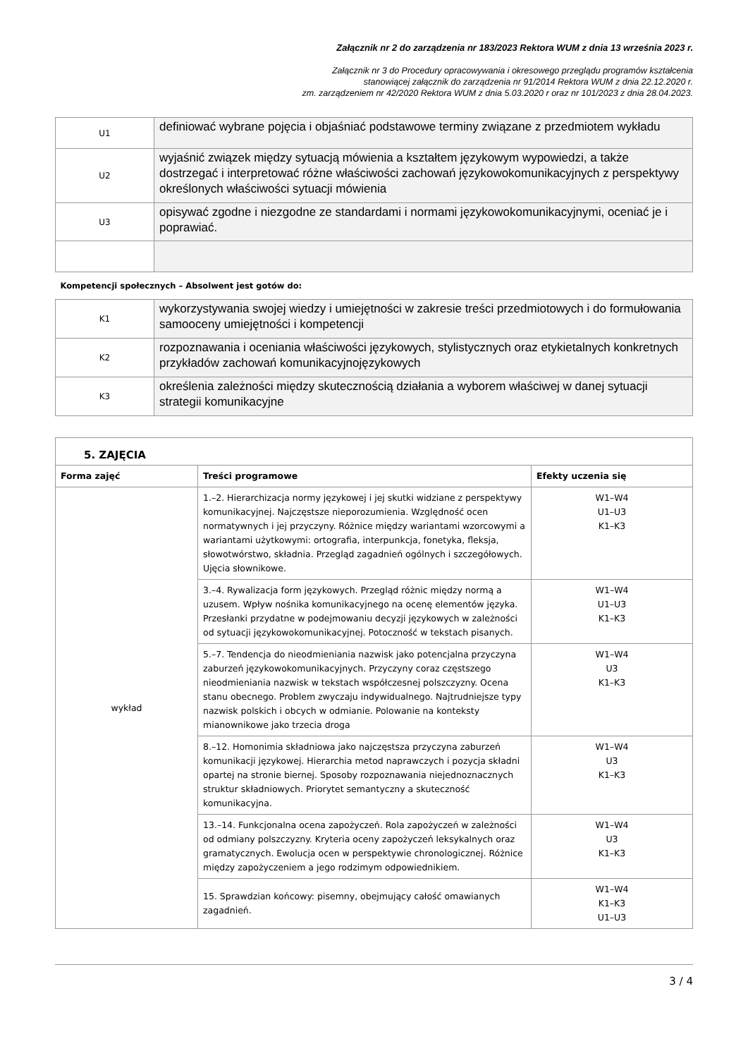Załącznik nr 2 do zarządzenia nr 183/2023 Rektora WUM z dnia 13 września 2023 r.
Załącznik nr 3 do Procedury opracowywania i okresowego przeglądu programów kształcenia
stanowiącej załącznik do zarządzenia nr 91/2014 Rektora WUM z dnia 22.12.2020 r.
zm. zarządzeniem nr 42/2020 Rektora WUM z dnia 5.03.2020 r oraz nr 101/2023 z dnia 28.04.2023.
| U1 | definiować wybrane pojęcia i objaśniać podstawowe terminy związane z przedmiotem wykładu |
| U2 | wyjaśnić związek między sytuacją mówienia a kształtem językowym wypowiedzi, a także dostrzegać i interpretować różne właściwości zachowań językowokomunikacyjnych z perspektywy określonych właściwości sytuacji mówienia |
| U3 | opisywać zgodne i niezgodne ze standardami i normami językowokomunikacyjnymi, oceniać je i poprawiać. |
| Kompetencji społecznych – Absolwent jest gotów do: | |
| K1 | wykorzystywania swojej wiedzy i umiejętności w zakresie treści przedmiotowych i do formułowania samooceny umiejętności i kompetencji |
| K2 | rozpoznawania i oceniania właściwości językowych, stylistycznych oraz etykietalnych konkretnych przykładów zachowań komunikacyjnojęzykowych |
| K3 | określenia zależności między skutecznością działania a wyborem właściwej w danej sytuacji strategii komunikacyjne |
| 5. ZAJĘCIA | | |
| Forma zajęć | Treści programowe | Efekty uczenia się |
| wykład | 1.–2. Hierarchizacja normy językowej i jej skutki widziane z perspektywy komunikacyjnej. Najczęstsze nieporozumienia. Względność ocen normatywnych i jej przyczyny. Różnice między wariantami wzorcowymi a wariantami użytkowymi: ortografia, interpunkcja, fonetyka, fleksja, słowotwórstwo, składnia. Przegląd zagadnień ogólnych i szczegółowych. Ujęcia słownikowe. | W1–W4 U1–U3 K1–K3 |
| | 3.–4. Rywalizacja form językowych. Przegląd różnic między normą a uzusem. Wpływ nośnika komunikacyjnego na ocenę elementów języka. Przesłanki przydatne w podejmowaniu decyzji językowych w zależności od sytuacji językowokomunikacyjnej. Potoczność w tekstach pisanych. | W1–W4 U1–U3 K1–K3 |
| | 5.–7. Tendencja do nieodmieniania nazwisk jako potencjalna przyczyna zaburzeń językowokomunikacyjnych. Przyczyny coraz częstszego nieodmieniania nazwisk w tekstach współczesnej polszczyzny. Ocena stanu obecnego. Problem zwyczaju indywidualnego. Najtrudniejsze typy nazwisk polskich i obcych w odmianie. Polowanie na konteksty mianownikowe jako trzecia droga | W1–W4 U3 K1–K3 |
| | 8.–12. Homonimia składniowa jako najczęstsza przyczyna zaburzeń komunikacji językowej. Hierarchia metod naprawczych i pozycja składni opartej na stronie biernej. Sposoby rozpoznawania niejednoznacznych struktur składniowych. Priorytet semantyczny a skuteczność komunikacyjna. | W1–W4 U3 K1–K3 |
| | 13.–14. Funkcjonalna ocena zapożyczeń. Rola zapożyczeń w zależności od odmiany polszczyzny. Kryteria oceny zapożyczeń leksykalnych oraz gramatycznych. Ewolucja ocen w perspektywie chronologicznej. Różnice między zapożyczeniem a jego rodzimym odpowiednikiem. | W1–W4 U3 K1–K3 |
| | 15. Sprawdzian końcowy: pisemny, obejmujący całość omawianych zagadnień. | W1–W4 K1–K3 U1–U3 |
3 / 4